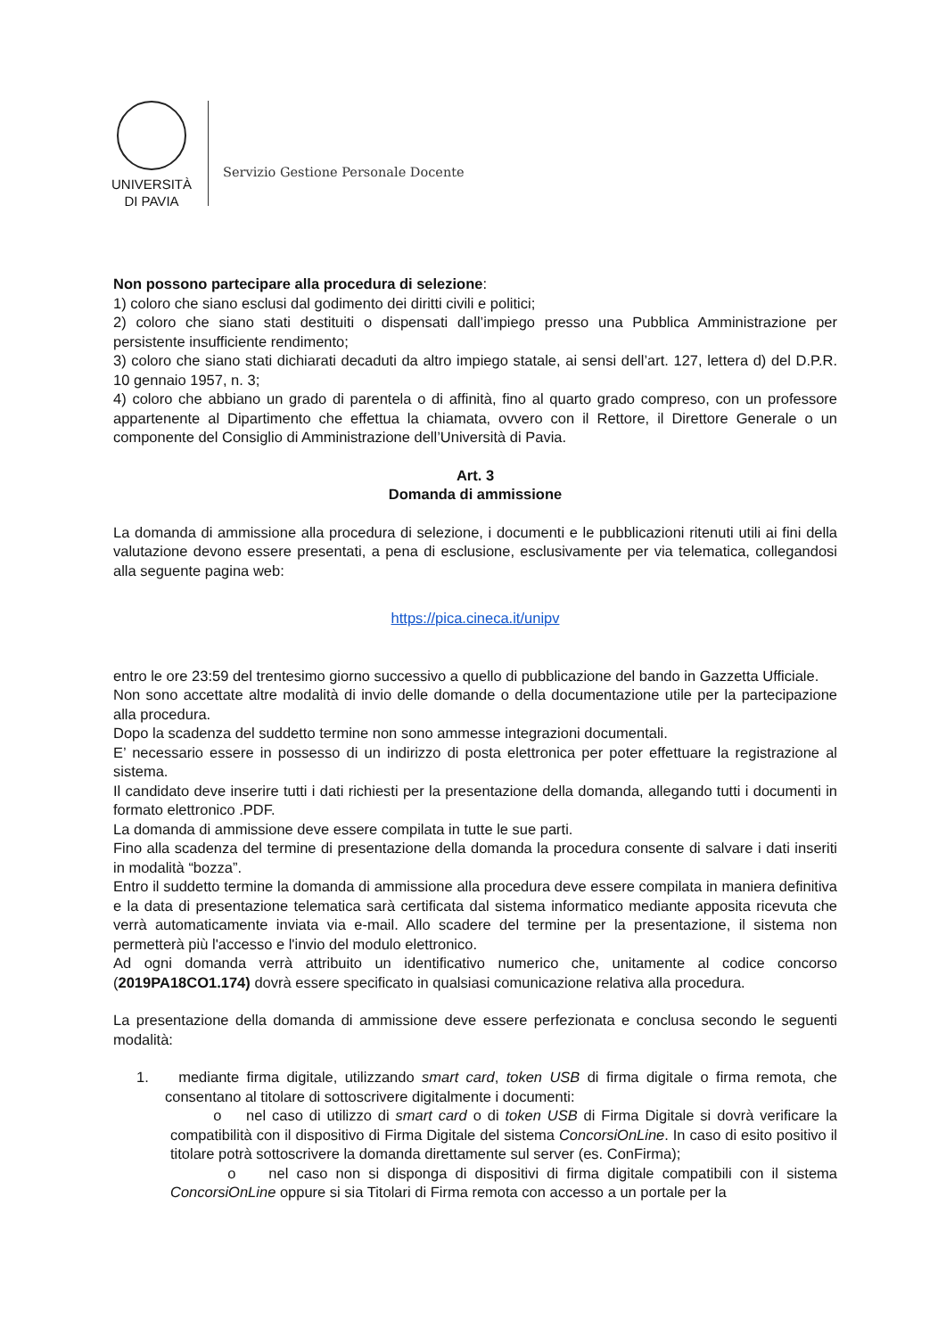UNIVERSITÀ
DI PAVIA
Servizio Gestione Personale Docente
Non possono partecipare alla procedura di selezione:
1) coloro che siano esclusi dal godimento dei diritti civili e politici;
2) coloro che siano stati destituiti o dispensati dall’impiego presso una Pubblica Amministrazione per persistente insufficiente rendimento;
3) coloro che siano stati dichiarati decaduti da altro impiego statale, ai sensi dell’art. 127, lettera d) del D.P.R. 10 gennaio 1957, n. 3;
4) coloro che abbiano un grado di parentela o di affinità, fino al quarto grado compreso, con un professore appartenente al Dipartimento che effettua la chiamata, ovvero con il Rettore, il Direttore Generale o un componente del Consiglio di Amministrazione dell’Università di Pavia.
Art. 3
Domanda di ammissione
La domanda di ammissione alla procedura di selezione, i documenti e le pubblicazioni ritenuti utili ai fini della valutazione devono essere presentati, a pena di esclusione, esclusivamente per via telematica, collegandosi alla seguente pagina web:
https://pica.cineca.it/unipv
entro le ore 23:59 del trentesimo giorno successivo a quello di pubblicazione del bando in Gazzetta Ufficiale.
Non sono accettate altre modalità di invio delle domande o della documentazione utile per la partecipazione alla procedura.
Dopo la scadenza del suddetto termine non sono ammesse integrazioni documentali.
E’ necessario essere in possesso di un indirizzo di posta elettronica per poter effettuare la registrazione al sistema.
Il candidato deve inserire tutti i dati richiesti per la presentazione della domanda, allegando tutti i documenti in formato elettronico .PDF.
La domanda di ammissione deve essere compilata in tutte le sue parti.
Fino alla scadenza del termine di presentazione della domanda la procedura consente di salvare i dati inseriti in modalità “bozza”.
Entro il suddetto termine la domanda di ammissione alla procedura deve essere compilata in maniera definitiva e la data di presentazione telematica sarà certificata dal sistema informatico mediante apposita ricevuta che verrà automaticamente inviata via e-mail. Allo scadere del termine per la presentazione, il sistema non permetterà più l'accesso e l'invio del modulo elettronico.
Ad ogni domanda verrà attribuito un identificativo numerico che, unitamente al codice concorso (2019PA18CO1.174) dovrà essere specificato in qualsiasi comunicazione relativa alla procedura.
La presentazione della domanda di ammissione deve essere perfezionata e conclusa secondo le seguenti modalità:
1. mediante firma digitale, utilizzando smart card, token USB di firma digitale o firma remota, che consentano al titolare di sottoscrivere digitalmente i documenti:
o nel caso di utilizzo di smart card o di token USB di Firma Digitale si dovrà verificare la compatibilità con il dispositivo di Firma Digitale del sistema ConcorsiOnLine. In caso di esito positivo il titolare potrà sottoscrivere la domanda direttamente sul server (es. ConFirma);
o nel caso non si disponga di dispositivi di firma digitale compatibili con il sistema ConcorsiOnLine oppure si sia Titolari di Firma remota con accesso a un portale per la